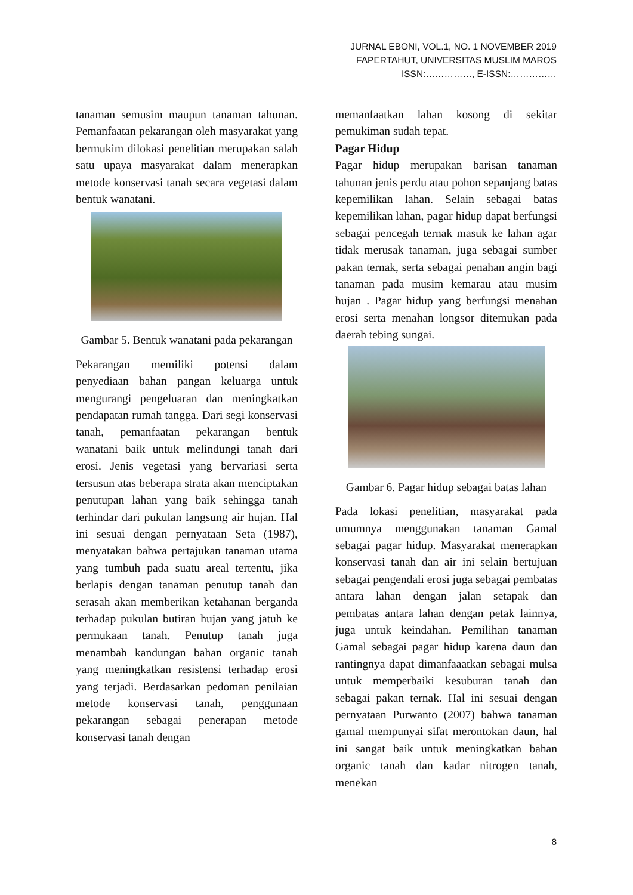JURNAL EBONI, VOL.1, NO. 1 NOVEMBER 2019
FAPERTAHUT, UNIVERSITAS MUSLIM MAROS
ISSN:……………, E-ISSN:……………
tanaman semusim maupun tanaman tahunan. Pemanfaatan pekarangan oleh masyarakat yang bermukim dilokasi penelitian merupakan salah satu upaya masyarakat dalam menerapkan metode konservasi tanah secara vegetasi dalam bentuk wanatani.
Gambar 5. Bentuk wanatani pada pekarangan
Pekarangan memiliki potensi dalam penyediaan bahan pangan keluarga untuk mengurangi pengeluaran dan meningkatkan pendapatan rumah tangga. Dari segi konservasi tanah, pemanfaatan pekarangan bentuk wanatani baik untuk melindungi tanah dari erosi. Jenis vegetasi yang bervariasi serta tersusun atas beberapa strata akan menciptakan penutupan lahan yang baik sehingga tanah terhindar dari pukulan langsung air hujan. Hal ini sesuai dengan pernyataan Seta (1987), menyatakan bahwa pertajukan tanaman utama yang tumbuh pada suatu areal tertentu, jika berlapis dengan tanaman penutup tanah dan serasah akan memberikan ketahanan berganda terhadap pukulan butiran hujan yang jatuh ke permukaan tanah. Penutup tanah juga menambah kandungan bahan organic tanah yang meningkatkan resistensi terhadap erosi yang terjadi. Berdasarkan pedoman penilaian metode konservasi tanah, penggunaan pekarangan sebagai penerapan metode konservasi tanah dengan
memanfaatkan lahan kosong di sekitar pemukiman sudah tepat.
Pagar Hidup
Pagar hidup merupakan barisan tanaman tahunan jenis perdu atau pohon sepanjang batas kepemilikan lahan. Selain sebagai batas kepemilikan lahan, pagar hidup dapat berfungsi sebagai pencegah ternak masuk ke lahan agar tidak merusak tanaman, juga sebagai sumber pakan ternak, serta sebagai penahan angin bagi tanaman pada musim kemarau atau musim hujan . Pagar hidup yang berfungsi menahan erosi serta menahan longsor ditemukan pada daerah tebing sungai.
Gambar 6. Pagar hidup sebagai batas lahan
Pada lokasi penelitian, masyarakat pada umumnya menggunakan tanaman Gamal sebagai pagar hidup. Masyarakat menerapkan konservasi tanah dan air ini selain bertujuan sebagai pengendali erosi juga sebagai pembatas antara lahan dengan jalan setapak dan pembatas antara lahan dengan petak lainnya, juga untuk keindahan. Pemilihan tanaman Gamal sebagai pagar hidup karena daun dan rantingnya dapat dimanfaaatkan sebagai mulsa untuk memperbaiki kesuburan tanah dan sebagai pakan ternak. Hal ini sesuai dengan pernyataan Purwanto (2007) bahwa tanaman gamal mempunyai sifat merontokan daun, hal ini sangat baik untuk meningkatkan bahan organic tanah dan kadar nitrogen tanah, menekan
8